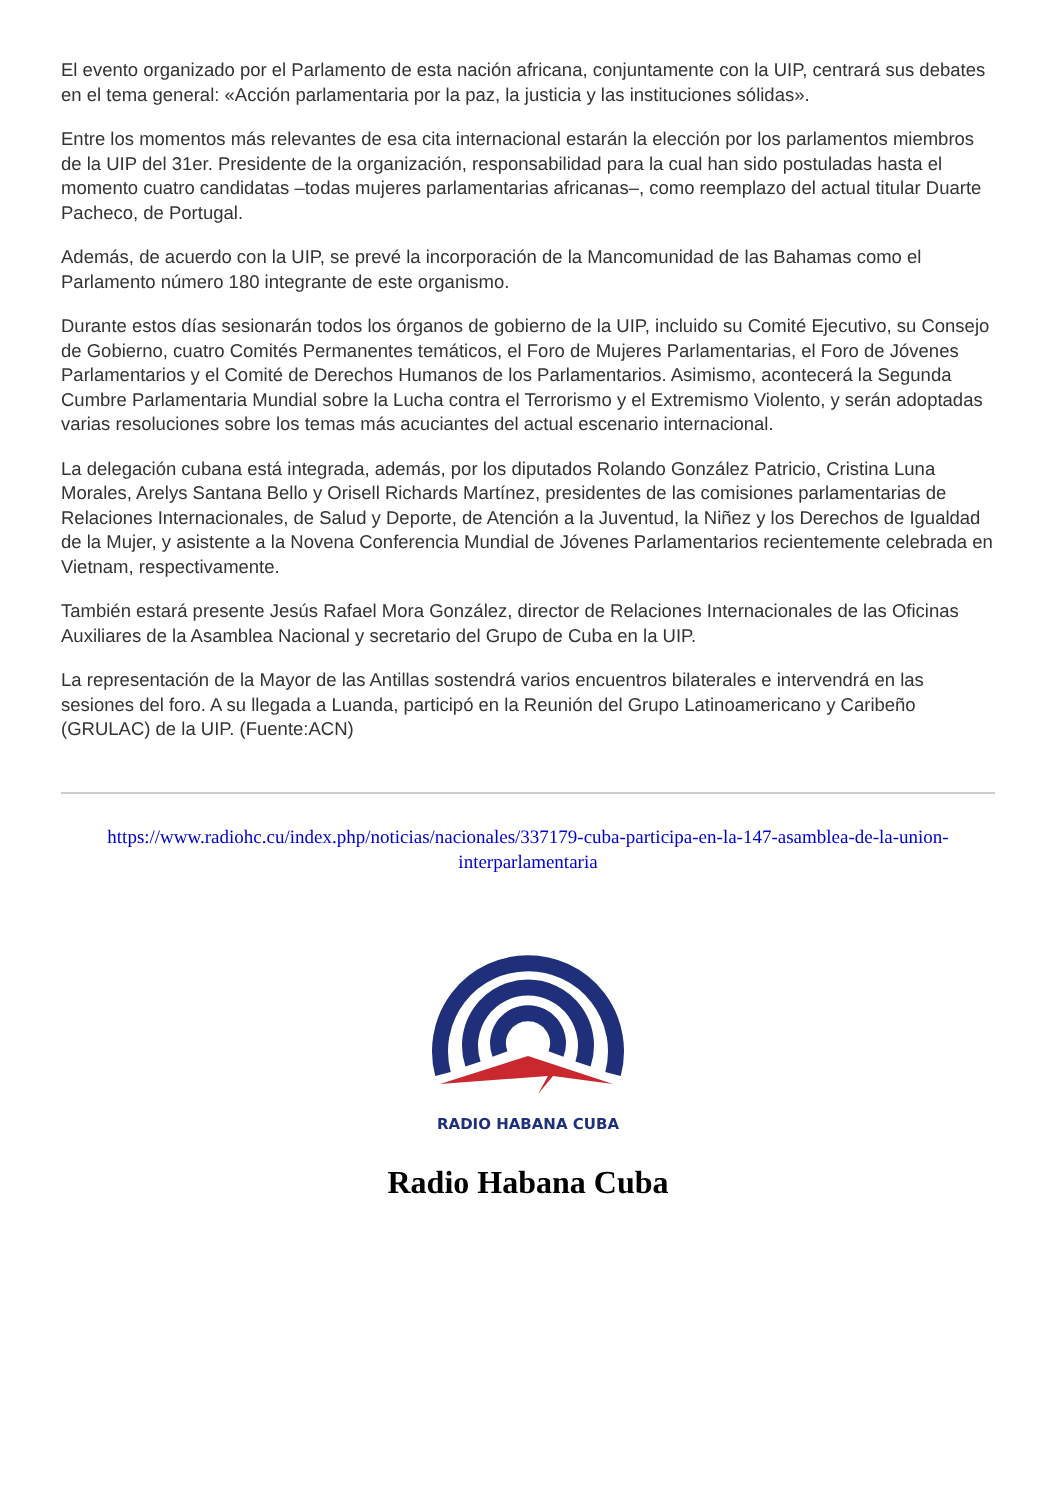El evento organizado por el Parlamento de esta nación africana, conjuntamente con la UIP, centrará sus debates en el tema general: «Acción parlamentaria por la paz, la justicia y las instituciones sólidas».
Entre los momentos más relevantes de esa cita internacional estarán la elección por los parlamentos miembros de la UIP del 31er. Presidente de la organización, responsabilidad para la cual han sido postuladas hasta el momento cuatro candidatas –todas mujeres parlamentarias africanas–, como reemplazo del actual titular Duarte Pacheco, de Portugal.
Además, de acuerdo con la UIP, se prevé la incorporación de la Mancomunidad de las Bahamas como el Parlamento número 180 integrante de este organismo.
Durante estos días sesionarán todos los órganos de gobierno de la UIP, incluido su Comité Ejecutivo, su Consejo de Gobierno, cuatro Comités Permanentes temáticos, el Foro de Mujeres Parlamentarias, el Foro de Jóvenes Parlamentarios y el Comité de Derechos Humanos de los Parlamentarios. Asimismo, acontecerá la Segunda Cumbre Parlamentaria Mundial sobre la Lucha contra el Terrorismo y el Extremismo Violento, y serán adoptadas varias resoluciones sobre los temas más acuciantes del actual escenario internacional.
La delegación cubana está integrada, además, por los diputados Rolando González Patricio, Cristina Luna Morales, Arelys Santana Bello y Orisell Richards Martínez, presidentes de las comisiones parlamentarias de Relaciones Internacionales, de Salud y Deporte, de Atención a la Juventud, la Niñez y los Derechos de Igualdad de la Mujer, y asistente a la Novena Conferencia Mundial de Jóvenes Parlamentarios recientemente celebrada en Vietnam, respectivamente.
También estará presente Jesús Rafael Mora González, director de Relaciones Internacionales de las Oficinas Auxiliares de la Asamblea Nacional y secretario del Grupo de Cuba en la UIP.
La representación de la Mayor de las Antillas sostendrá varios encuentros bilaterales e intervendrá en las sesiones del foro. A su llegada a Luanda, participó en la Reunión del Grupo Latinoamericano y Caribeño (GRULAC) de la UIP. (Fuente:ACN)
https://www.radiohc.cu/index.php/noticias/nacionales/337179-cuba-participa-en-la-147-asamblea-de-la-union-interparlamentaria
RADIO HABANA CUBA
Radio Habana Cuba